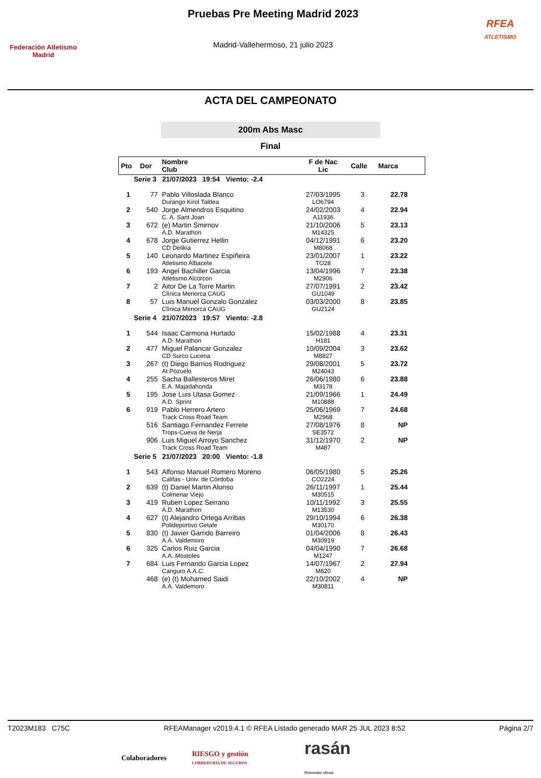Federación Atletismo
Madrid
Pruebas Pre Meeting Madrid 2023
Madrid-Vallehermoso, 21 julio 2023
RFEA
ATLETISMO
ACTA DEL CAMPEONATO
200m Abs Masc
Final
| Pto | Dor | Nombre Club | F de Nac Lic | Calle | Marca |
| --- | --- | --- | --- | --- | --- |
| Serie 3 21/07/2023 19:54 Viento: -2.4 | | | | | |
| 1 | 77 | Pablo Villoslada Blanco Durango Kirol Taldea | 27/03/1995 LO6794 | 3 | 22.78 |
| 2 | 540 | Jorge Almendros Esquitino C. A. Sant Joan | 24/02/2003 A11936 | 4 | 22.94 |
| 3 | 672 | (e) Martin Smirnov A.D. Marathon | 21/10/2006 M14325 | 5 | 23.13 |
| 4 | 678 | Jorge Gutierrez Hellin CD Delikia | 04/12/1991 M8068 | 6 | 23.20 |
| 5 | 140 | Leonardo Martinez Espiñeira Atletismo Albacete | 23/01/2007 TO28 | 1 | 23.22 |
| 6 | 193 | Angel Bachiller Garcia Atletismo Alcorcon | 13/04/1996 M2906 | 7 | 23.38 |
| 7 | 2 | Aitor De La Torre Martin Clínica Menorca CAUG | 27/07/1991 GU1049 | 2 | 23.42 |
| 8 | 57 | Luis Manuel Gonzalo Gonzalez Clínica Menorca CAUG | 03/03/2000 GU2124 | 8 | 23.85 |
| Serie 4 21/07/2023 19:57 Viento: -2.8 | | | | | |
| 1 | 544 | Isaac Carmona Hurtado A.D. Marathon | 15/02/1988 H181 | 4 | 23.31 |
| 2 | 477 | Miguel Palancar Gonzalez CD Surco Lucena | 10/09/2004 M8827 | 3 | 23.62 |
| 3 | 267 | (t) Diego Barrios Rodriguez At Pozuelo | 29/08/2001 M24043 | 5 | 23.72 |
| 4 | 255 | Sacha Ballesteros Miret E.A. Majadahonda | 26/06/1980 M3178 | 6 | 23.88 |
| 5 | 195 | Jose Luis Utasa Gomez A.D. Sprint | 21/09/1966 M10888 | 1 | 24.49 |
| 6 | 919 | Pablo Herrero Artero Track Cross Road Team | 25/06/1969 M2968 | 7 | 24.68 |
| | 516 | Santiago Fernandez Ferrete Trops-Cueva de Nerja | 27/08/1976 SE3572 | 8 | NP |
| | 906 | Luis Miguel Arroyo Sanchez Track Cross Road Team | 31/12/1970 M487 | 2 | NP |
| Serie 5 21/07/2023 20:00 Viento: -1.8 | | | | | |
| 1 | 543 | Alfonso Manuel Romero Moreno Califas - Univ. de Córdoba | 06/05/1980 CO2224 | 5 | 25.26 |
| 2 | 639 | (t) Daniel Martin Alonso Colmenar Viejo | 26/11/1997 M30515 | 1 | 25.44 |
| 3 | 419 | Ruben Lopez Serrano A.D. Marathon | 10/11/1992 M13530 | 3 | 25.55 |
| 4 | 627 | (t) Alejandro Ortega Arribas Polideportivo Getafe | 29/10/1994 M30170 | 6 | 26.38 |
| 5 | 830 | (t) Javier Garrido Barreiro A.A. Valdemoro | 01/04/2006 M30919 | 8 | 26.43 |
| 6 | 325 | Carlos Ruiz Garcia A.A. Mostoles | 04/04/1990 M1247 | 7 | 26.68 |
| 7 | 684 | Luis Fernando Garcia Lopez Canguro A.A.C. | 14/07/1967 M820 | 2 | 27.94 |
| | 468 | (e) (t) Mohamed Saidi A.A. Valdemoro | 22/10/2002 M30811 | 4 | NP |
T2023M183 C75C RFEAManager v2019.4.1 © RFEA Listado generado MAR 25 JUL 2023 8:52 Página 2/7
Colaboradores RIESGO y gestión
CORREDURÍA DE SEGUROS rasán
Proveedor oficial